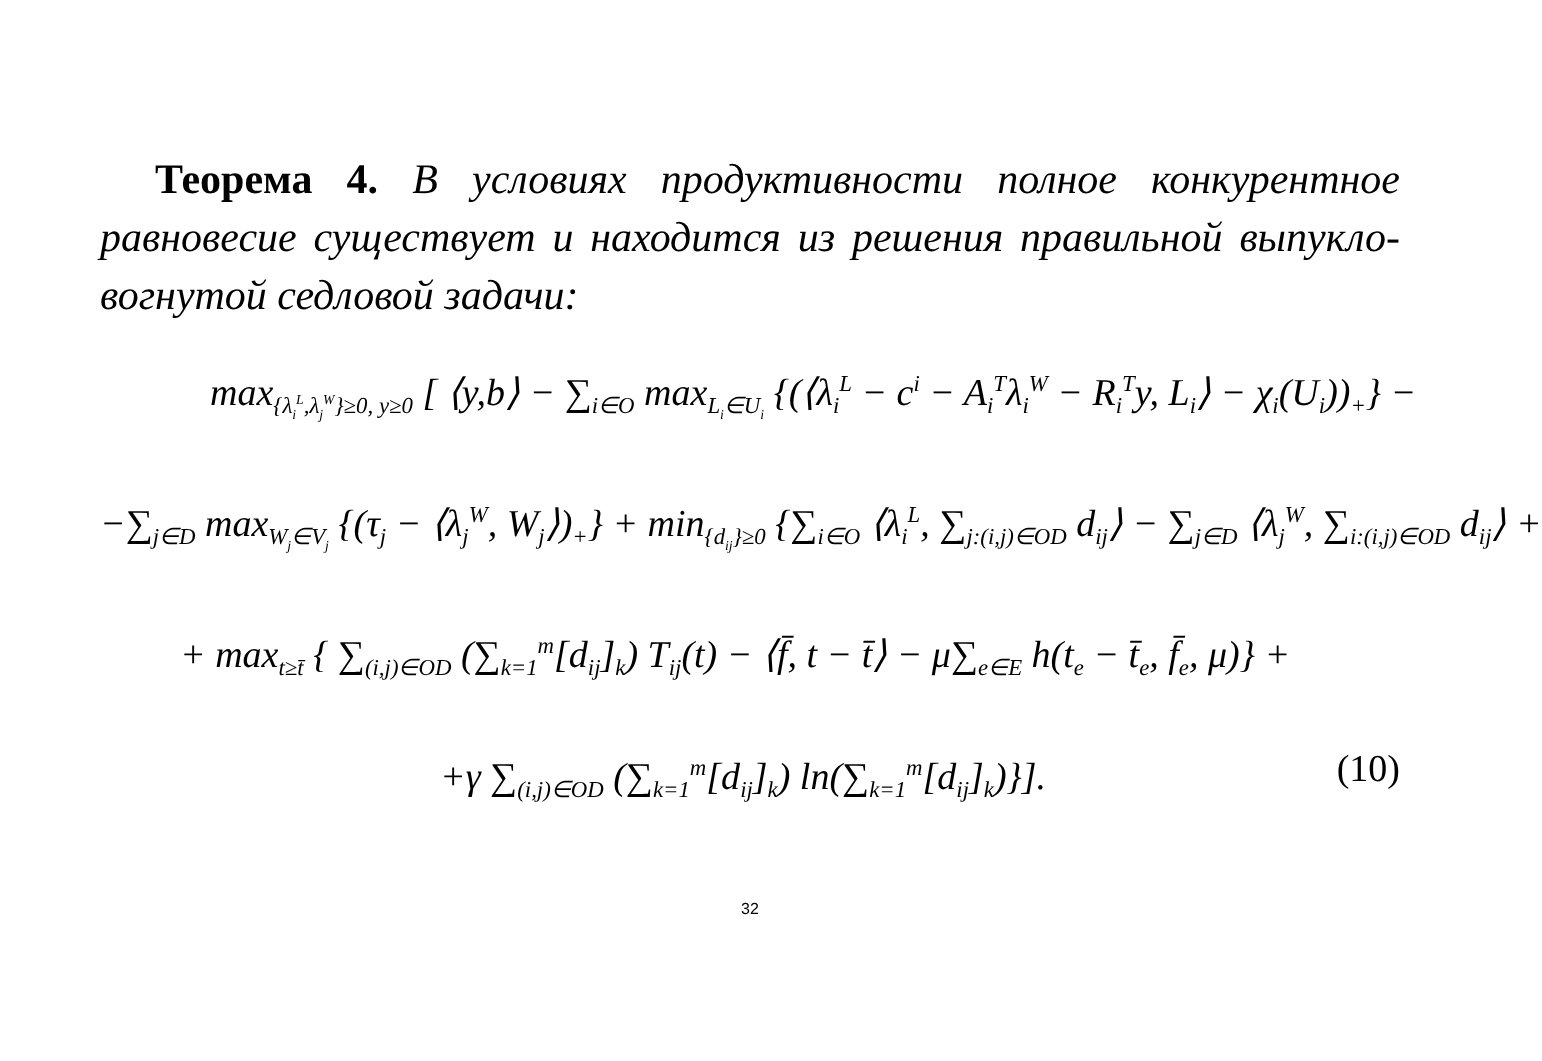Теорема 4. В условиях продуктивности полное конкурентное равновесие существует и находится из решения правильной выпукло-вогнутой седловой задачи:
max<sub>{λ<sub>i</sub><sup>L</sup>,λ<sub>j</sub><sup>W</sup>}≥0, y≥0</sub> [ ⟨y,b⟩ − ∑<sub>i∈O</sub> max<sub>L<sub>i</sub>∈U<sub>i</sub></sub> {(⟨λ<sub>i</sub><sup>L</sup> − c<sup>i</sup> − A<sub>i</sub><sup>T</sup>λ<sub>i</sub><sup>W</sup> − R<sub>i</sub><sup>T</sup>y, L<sub>i</sub>⟩ − χ<sub>i</sub>(U<sub>i</sub>))<sub>+</sub>} −
−∑<sub>j∈D</sub> max<sub>W<sub>j</sub>∈V<sub>j</sub></sub> {(τ<sub>j</sub> − ⟨λ<sub>j</sub><sup>W</sup>, W<sub>j</sub>⟩)<sub>+</sub>} + min<sub>{d<sub>ij</sub>}≥0</sub> {∑<sub>i∈O</sub> ⟨λ<sub>i</sub><sup>L</sup>, ∑<sub>j:(i,j)∈OD</sub> d<sub>ij</sub>⟩ − ∑<sub>j∈D</sub> ⟨λ<sub>j</sub><sup>W</sup>, ∑<sub>i:(i,j)∈OD</sub> d<sub>ij</sub>⟩ +
+ max<sub>t≥t̄</sub> { ∑<sub>(i,j)∈OD</sub> (∑<sub>k=1</sub><sup>m</sup>[d<sub>ij</sub>]<sub>k</sub>) T<sub>ij</sub>(t) − ⟨f̄, t − t̄⟩ − μ∑<sub>e∈E</sub> h(t<sub>e</sub> − t̄<sub>e</sub>, f̄<sub>e</sub>, μ)} +
+γ ∑<sub>(i,j)∈OD</sub> (∑<sub>k=1</sub><sup>m</sup>[d<sub>ij</sub>]<sub>k</sub>) ln(∑<sub>k=1</sub><sup>m</sup>[d<sub>ij</sub>]<sub>k</sub>)}]. (10)
32